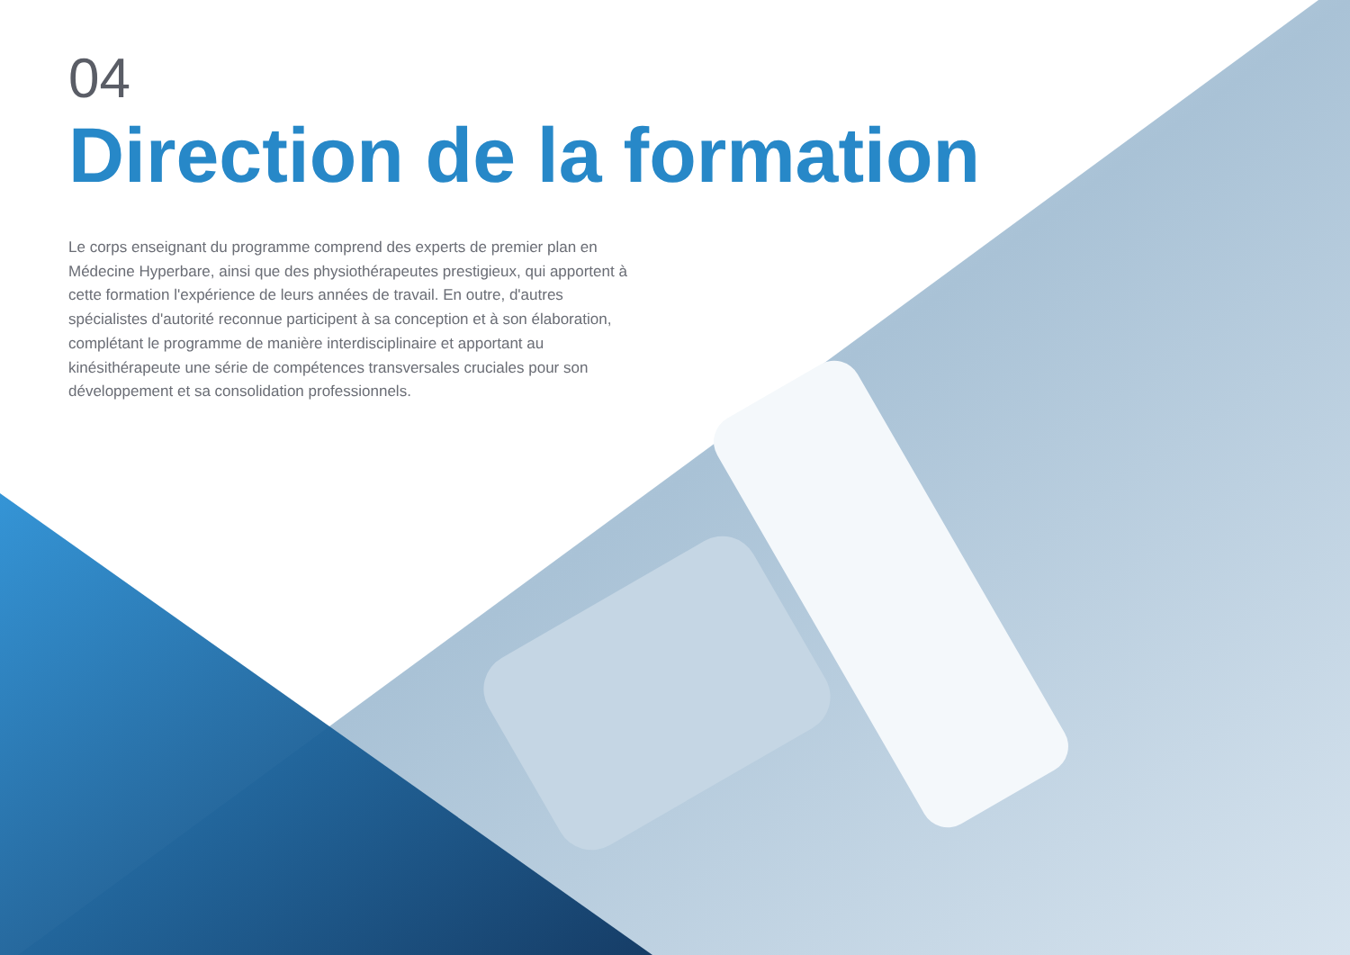04
Direction de la formation
Le corps enseignant du programme comprend des experts de premier plan en Médecine Hyperbare, ainsi que des physiothérapeutes prestigieux, qui apportent à cette formation l'expérience de leurs années de travail. En outre, d'autres spécialistes d'autorité reconnue participent à sa conception et à son élaboration, complétant le programme de manière interdisciplinaire et apportant au kinésithérapeute une série de compétences transversales cruciales pour son développement et sa consolidation professionnels.